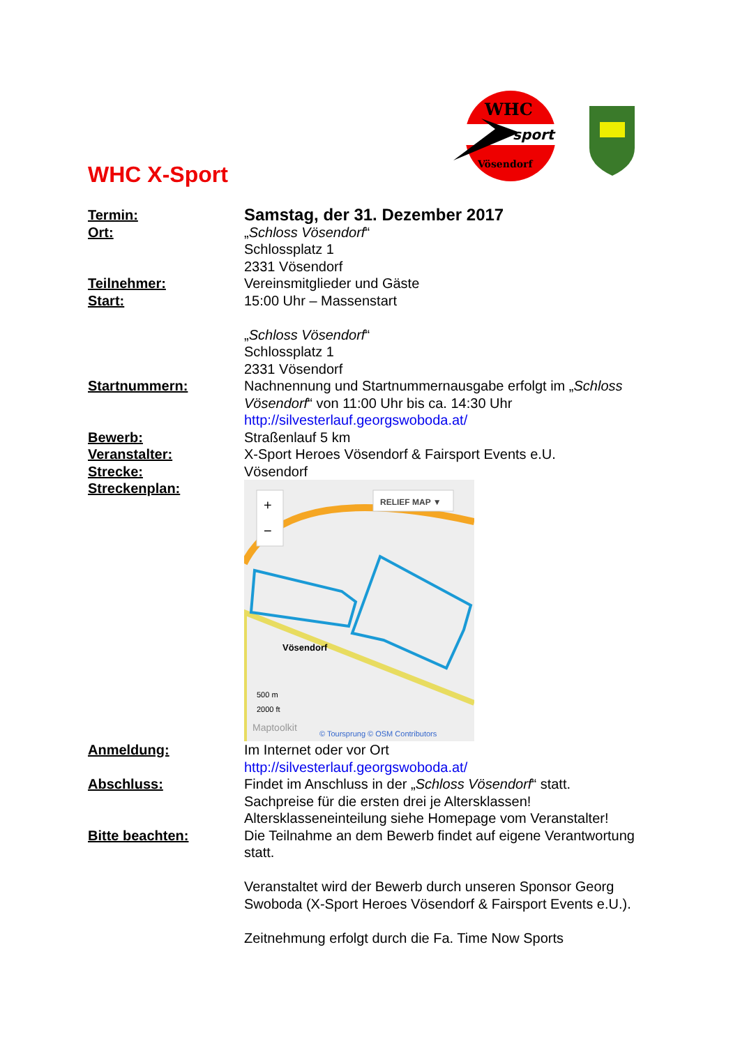WHC
sport
Vösendorf
WHC X-Sport
Termin:
Samstag, der 31. Dezember 2017
Ort: „Schloss Vösendorf“
Schlossplatz 1
2331 Vösendorf
Teilnehmer: Vereinsmitglieder und Gäste
Start: 15:00 Uhr – Massenstart
„Schloss Vösendorf“
Schlossplatz 1
2331 Vösendorf
Startnummern: Nachnennung und Startnummernausgabe erfolgt im „Schloss Vösendorf“ von 11:00 Uhr bis ca. 14:30 Uhr
http://silvesterlauf.georgswoboda.at/
Bewerb: Straßenlauf 5 km
Veranstalter: X-Sport Heroes Vösendorf & Fairsport Events e.U.
Strecke: Vösendorf
Streckenplan:
+
−
RELIEF MAP ▼
Vösendorf
500 m
2000 ft
Maptoolkit
© Toursprung © OSM Contributors
Anmeldung: Im Internet oder vor Ort
http://silvesterlauf.georgswoboda.at/
Abschluss: Findet im Anschluss in der „Schloss Vösendorf“ statt.
Sachpreise für die ersten drei je Altersklassen!
Altersklasseneinteilung siehe Homepage vom Veranstalter!
Bitte beachten: Die Teilnahme an dem Bewerb findet auf eigene Verantwortung statt.
Veranstaltet wird der Bewerb durch unseren Sponsor Georg Swoboda (X-Sport Heroes Vösendorf & Fairsport Events e.U.).
Zeitnehmung erfolgt durch die Fa. Time Now Sports